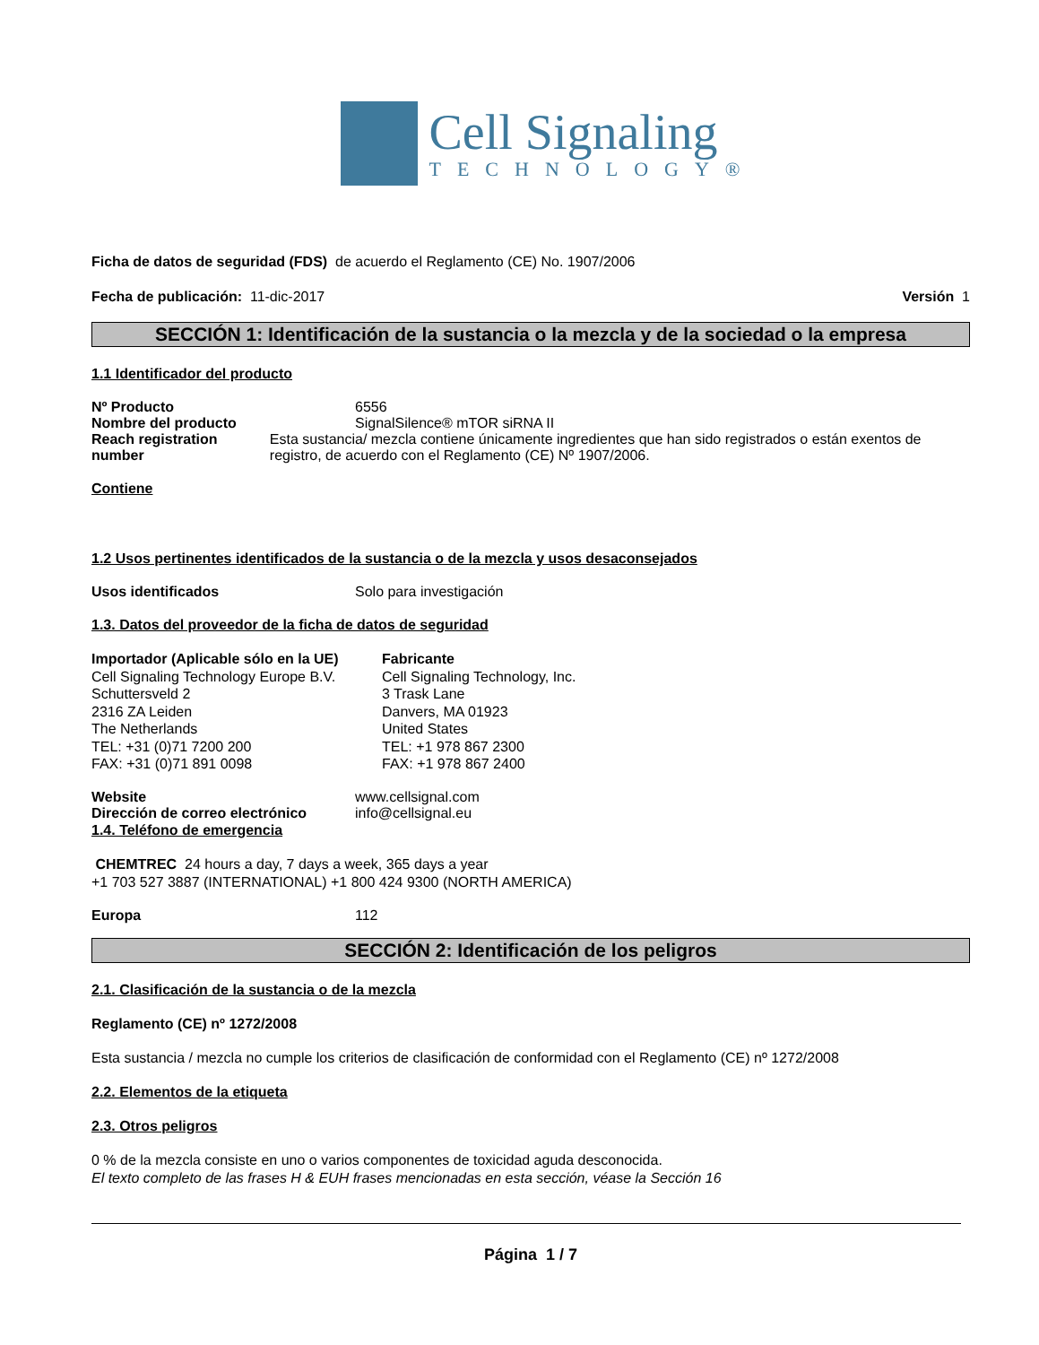Cell Signaling
TECHNOLOGY®
Ficha de datos de seguridad (FDS) de acuerdo el Reglamento (CE) No. 1907/2006
Fecha de publicación: 11-dic-2017 Versión 1
SECCIÓN 1: Identificación de la sustancia o la mezcla y de la sociedad o la empresa
1.1 Identificador del producto
Nº Producto 6556
Nombre del producto SignalSilence® mTOR siRNA II
Reach registration number Esta sustancia/ mezcla contiene únicamente ingredientes que han sido registrados o están exentos de registro, de acuerdo con el Reglamento (CE) Nº 1907/2006.
Contiene
1.2 Usos pertinentes identificados de la sustancia o de la mezcla y usos desaconsejados
Usos identificados Solo para investigación
1.3. Datos del proveedor de la ficha de datos de seguridad
Importador (Aplicable sólo en la UE)
Cell Signaling Technology Europe B.V.
Schuttersveld 2
2316 ZA Leiden
The Netherlands
TEL: +31 (0)71 7200 200
FAX: +31 (0)71 891 0098
Fabricante
Cell Signaling Technology, Inc.
3 Trask Lane
Danvers, MA 01923
United States
TEL: +1 978 867 2300
FAX: +1 978 867 2400
Website www.cellsignal.com
Dirección de correo electrónico info@cellsignal.eu
1.4. Teléfono de emergencia
CHEMTREC 24 hours a day, 7 days a week, 365 days a year
+1 703 527 3887 (INTERNATIONAL) +1 800 424 9300 (NORTH AMERICA)
Europa 112
SECCIÓN 2: Identificación de los peligros
2.1. Clasificación de la sustancia o de la mezcla
Reglamento (CE) nº 1272/2008
Esta sustancia / mezcla no cumple los criterios de clasificación de conformidad con el Reglamento (CE) nº 1272/2008
2.2. Elementos de la etiqueta
2.3. Otros peligros
0 % de la mezcla consiste en uno o varios componentes de toxicidad aguda desconocida.
El texto completo de las frases H & EUH frases mencionadas en esta sección, véase la Sección 16
Página 1 / 7